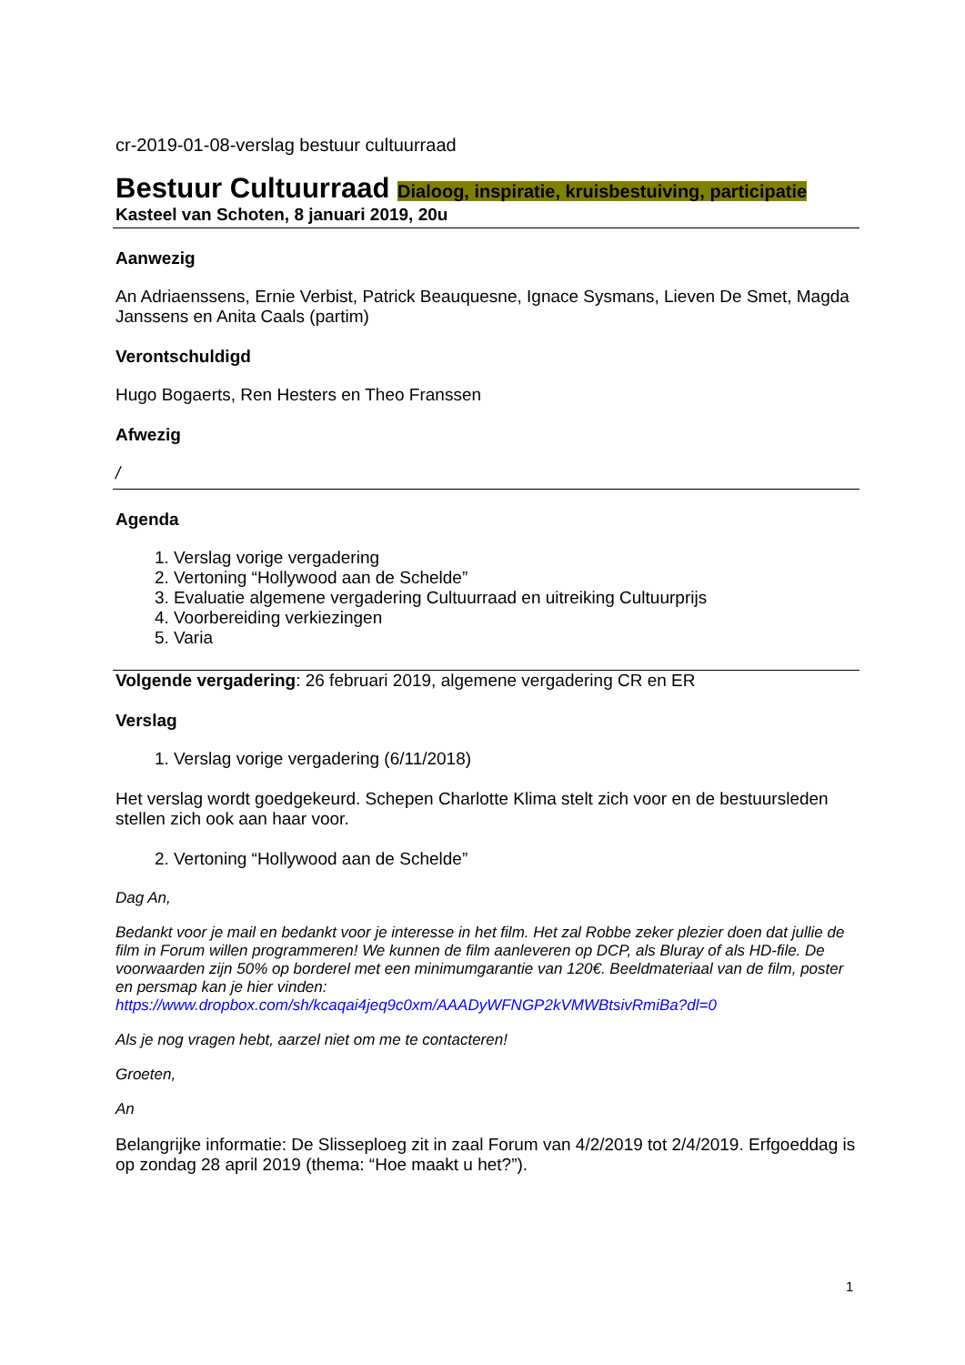cr-2019-01-08-verslag bestuur cultuurraad
Bestuur Cultuurraad Dialoog, inspiratie, kruisbestuiving, participatie
Kasteel van Schoten, 8 januari 2019, 20u
Aanwezig
An Adriaenssens, Ernie Verbist, Patrick Beauquesne, Ignace Sysmans, Lieven De Smet, Magda Janssens en Anita Caals (partim)
Verontschuldigd
Hugo Bogaerts, Ren Hesters en Theo Franssen
Afwezig
/
Agenda
1. Verslag vorige vergadering
2. Vertoning “Hollywood aan de Schelde”
3. Evaluatie algemene vergadering Cultuurraad en uitreiking Cultuurprijs
4. Voorbereiding verkiezingen
5. Varia
Volgende vergadering: 26 februari 2019, algemene vergadering CR en ER
Verslag
1. Verslag vorige vergadering (6/11/2018)
Het verslag wordt goedgekeurd. Schepen Charlotte Klima stelt zich voor en de bestuursleden stellen zich ook aan haar voor.
2. Vertoning “Hollywood aan de Schelde”
Dag An,
Bedankt voor je mail en bedankt voor je interesse in het film. Het zal Robbe zeker plezier doen dat jullie de film in Forum willen programmeren! We kunnen de film aanleveren op DCP, als Bluray of als HD-file. De voorwaarden zijn 50% op borderel met een minimumgarantie van 120€. Beeldmateriaal van de film, poster en persmap kan je hier vinden: https://www.dropbox.com/sh/kcaqai4jeq9c0xm/AAADyWFNGP2kVMWBtsivRmiBa?dl=0
Als je nog vragen hebt, aarzel niet om me te contacteren!
Groeten,
An
Belangrijke informatie: De Slisseploeg zit in zaal Forum van 4/2/2019 tot 2/4/2019. Erfgoeddag is op zondag 28 april 2019 (thema: “Hoe maakt u het?”).
1